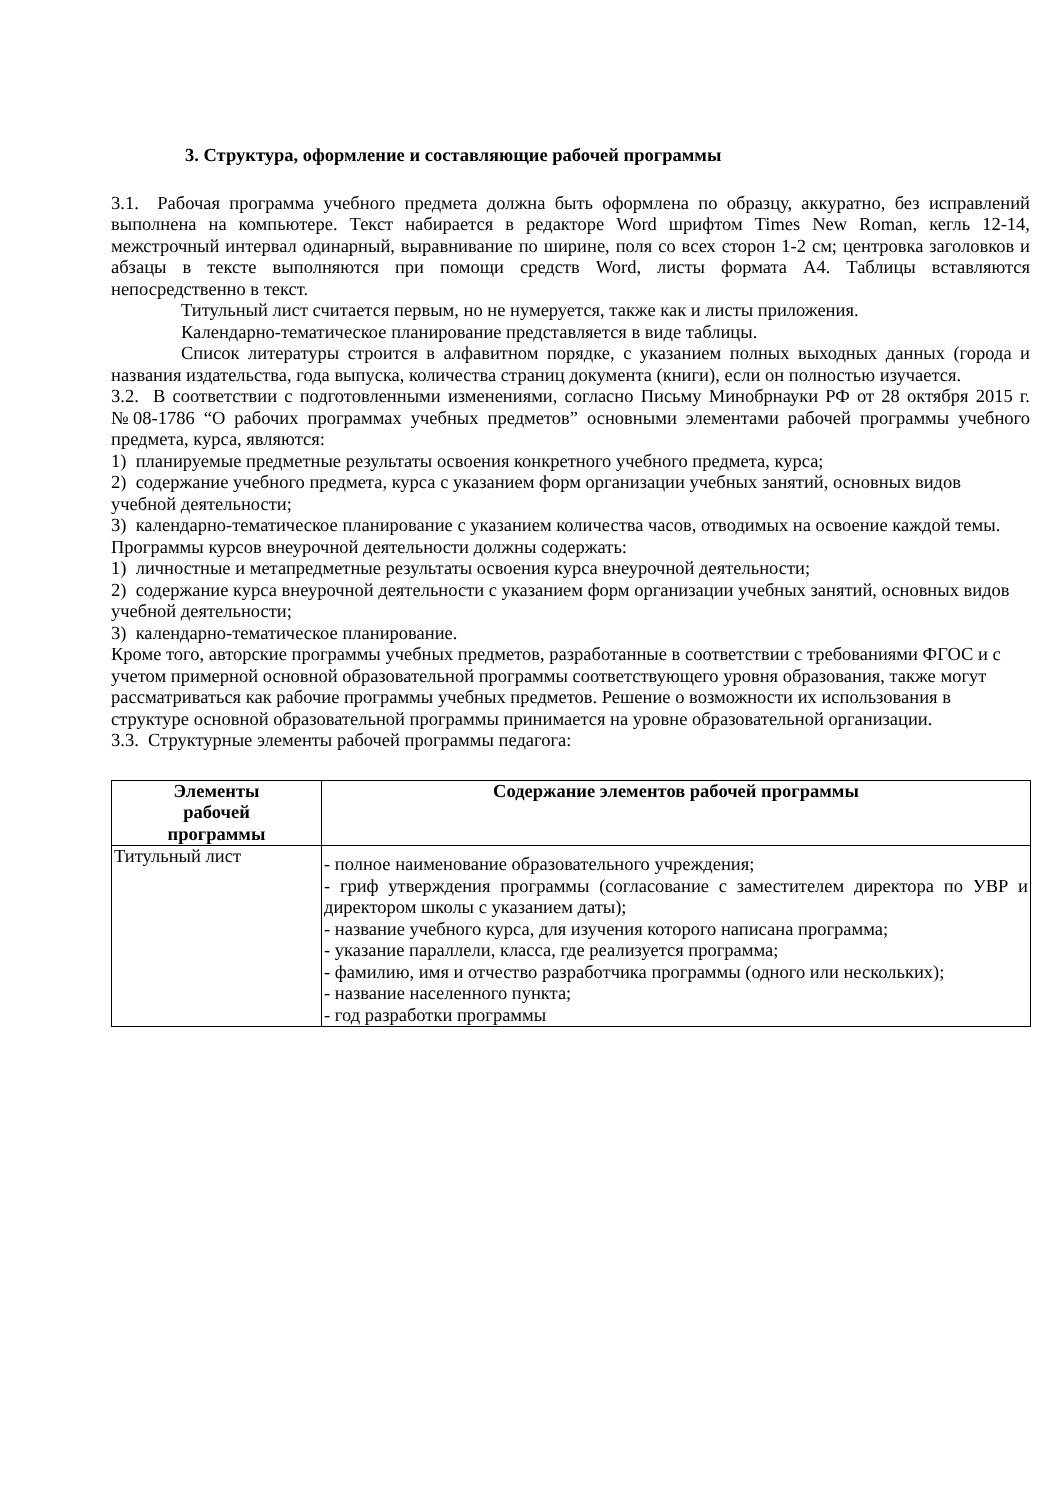3. Структура, оформление и составляющие рабочей программы
3.1. Рабочая программа учебного предмета должна быть оформлена по образцу, аккуратно, без исправлений выполнена на компьютере. Текст набирается в редакторе Word шрифтом Times New Roman, кегль 12-14, межстрочный интервал одинарный, выравнивание по ширине, поля со всех сторон 1-2 см; центровка заголовков и абзацы в тексте выполняются при помощи средств Word, листы формата А4. Таблицы вставляются непосредственно в текст.
Титульный лист считается первым, но не нумеруется, также как и листы приложения.
Календарно-тематическое планирование представляется в виде таблицы.
Список литературы строится в алфавитном порядке, с указанием полных выходных данных (города и названия издательства, года выпуска, количества страниц документа (книги), если он полностью изучается.
3.2. В соответствии с подготовленными изменениями, согласно Письму Минобрнауки РФ от 28 октября 2015 г. №08-1786 “О рабочих программах учебных предметов” основными элементами рабочей программы учебного предмета, курса, являются:
1) планируемые предметные результаты освоения конкретного учебного предмета, курса;
2) содержание учебного предмета, курса с указанием форм организации учебных занятий, основных видов учебной деятельности;
3) календарно-тематическое планирование с указанием количества часов, отводимых на освоение каждой темы.
Программы курсов внеурочной деятельности должны содержать:
1) личностные и метапредметные результаты освоения курса внеурочной деятельности;
2) содержание курса внеурочной деятельности с указанием форм организации учебных занятий, основных видов учебной деятельности;
3) календарно-тематическое планирование.
Кроме того, авторские программы учебных предметов, разработанные в соответствии с требованиями ФГОС и с учетом примерной основной образовательной программы соответствующего уровня образования, также могут рассматриваться как рабочие программы учебных предметов. Решение о возможности их использования в структуре основной образовательной программы принимается на уровне образовательной организации.
3.3. Структурные элементы рабочей программы педагога:
| Элементы рабочей программы | Содержание элементов рабочей программы |
| --- | --- |
| Титульный лист | - полное наименование образовательного учреждения; - гриф утверждения программы (согласование с заместителем директора по УВР и директором школы с указанием даты); - название учебного курса, для изучения которого написана программа; - указание параллели, класса, где реализуется программа; - фамилию, имя и отчество разработчика программы (одного или нескольких); - название населенного пункта; - год разработки программы |